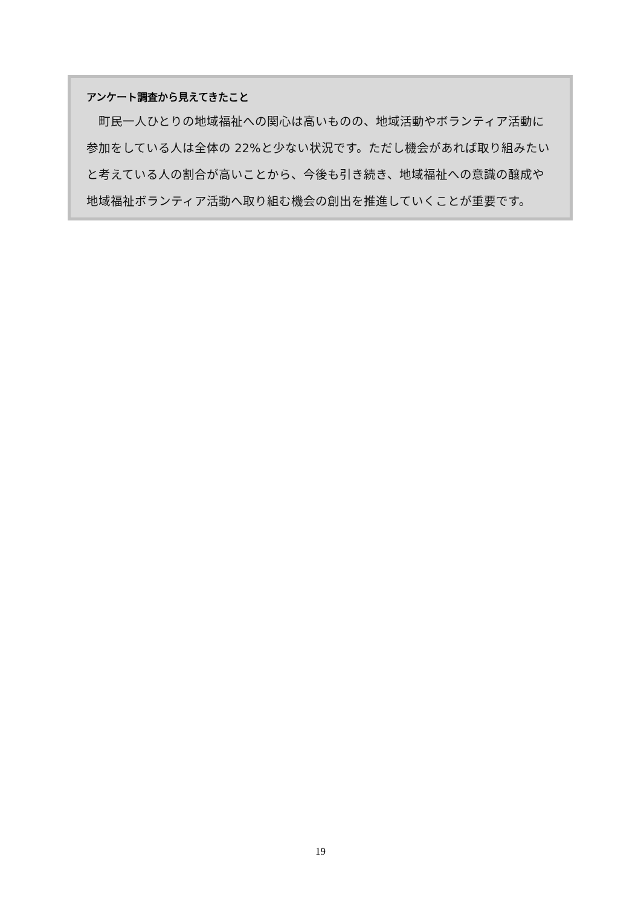アンケート調査から見えてきたこと
　町民一人ひとりの地域福祉への関心は高いものの、地域活動やボランティア活動に参加をしている人は全体の 22%と少ない状況です。ただし機会があれば取り組みたいと考えている人の割合が高いことから、今後も引き続き、地域福祉への意識の醸成や地域福祉ボランティア活動へ取り組む機会の創出を推進していくことが重要です。
19